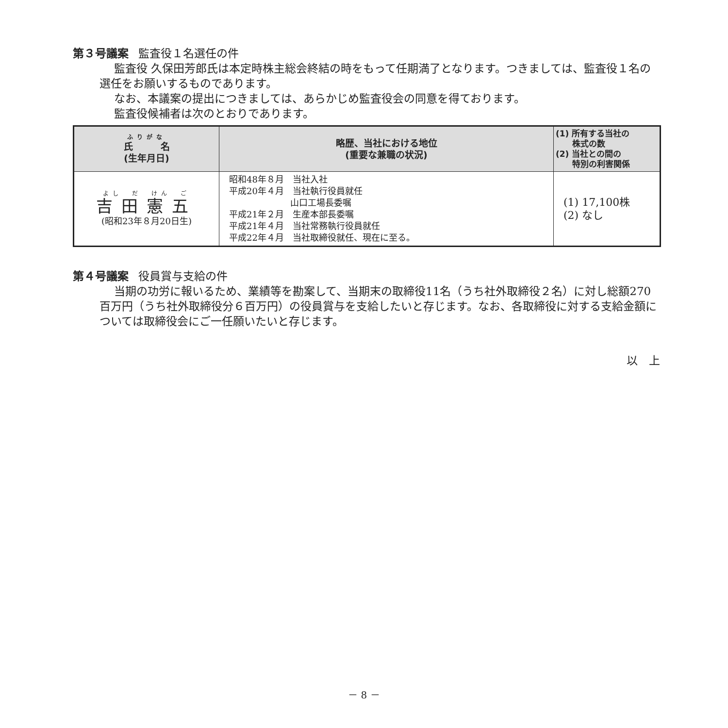第３号議案 監査役１名選任の件
監査役 久保田芳郎氏は本定時株主総会終結の時をもって任期満了となります。つきましては、監査役１名の選任をお願いするものであります。
なお、本議案の提出につきましては、あらかじめ監査役会の同意を得ております。
監査役候補者は次のとおりであります。
| ふりがな 氏 名 (生年月日) | 略歴、当社における地位 (重要な兼職の状況) | (1) 所有する当社の 株式の数 (2) 当社との間の 特別の利害関係 |
| --- | --- | --- |
| よし だ けん ご 吉田憲五 (昭和23年８月20日生) | 昭和48年８月 当社入社 平成20年４月 当社執行役員就任 山口工場長委嘱 平成21年２月 生産本部長委嘱 平成21年４月 当社常務執行役員就任 平成22年４月 当社取締役就任、現在に至る。 | (1) 17,100株 (2) なし |
第４号議案 役員賞与支給の件
当期の功労に報いるため、業績等を勘案して、当期末の取締役11名（うち社外取締役２名）に対し総額270百万円（うち社外取締役分６百万円）の役員賞与を支給したいと存じます。なお、各取締役に対する支給金額については取締役会にご一任願いたいと存じます。
以　上
－ 8 －